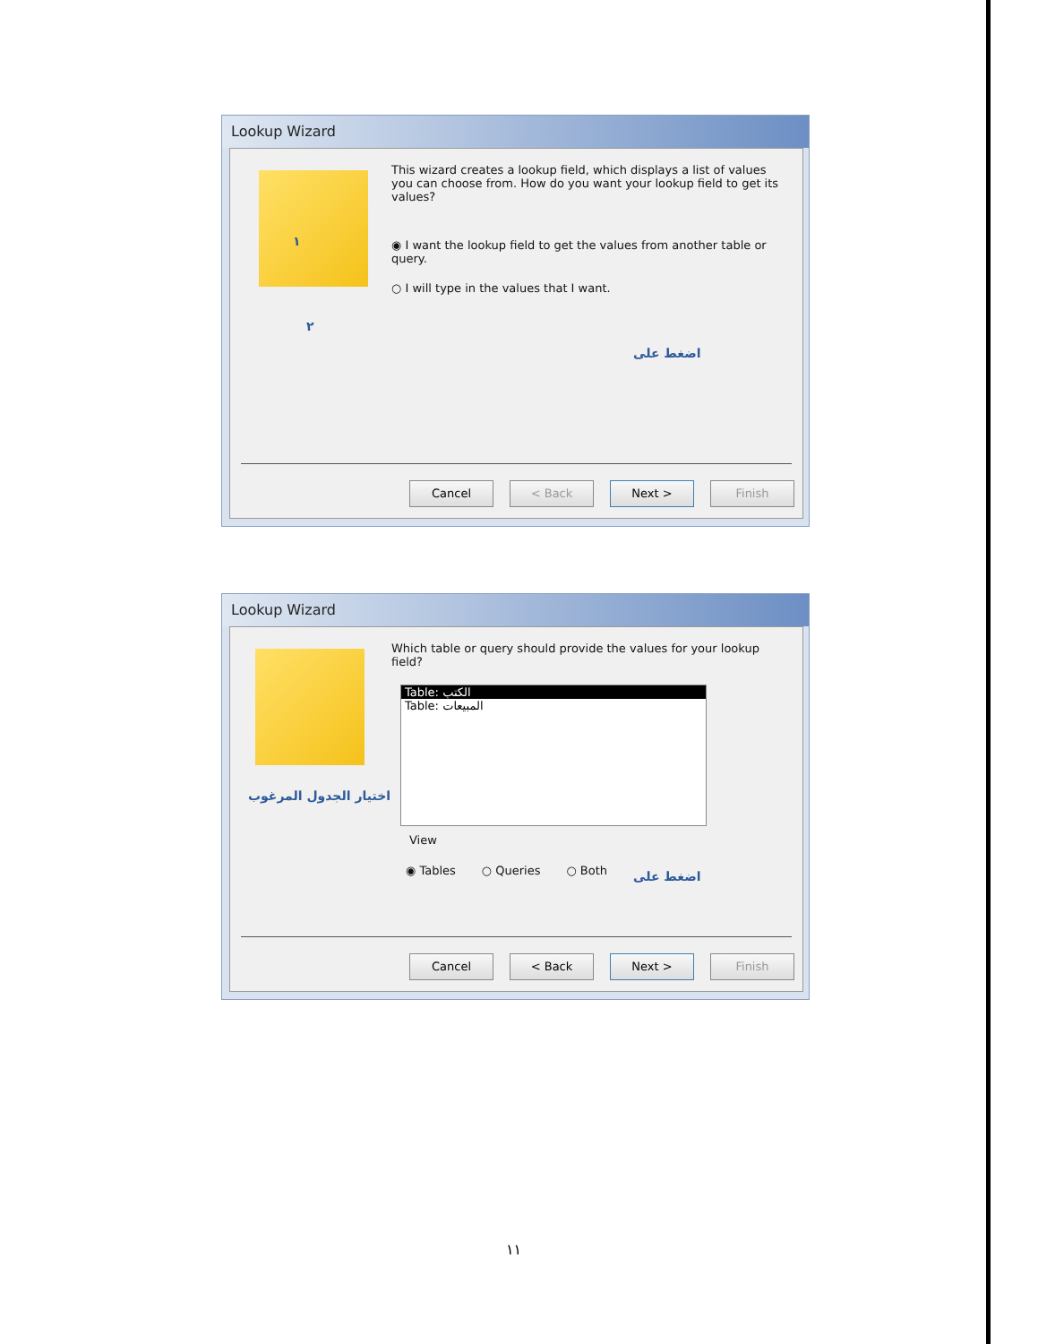Lookup Wizard
This wizard creates a lookup field, which displays a list of values you can choose from. How do you want your lookup field to get its values?
◉ I want the lookup field to get the values from another table or query.
○ I will type in the values that I want.
١
٢
اضغط على
Cancel < Back Next > Finish
Lookup Wizard
Which table or query should provide the values for your lookup field?
Table: الكتب
Table: المبيعات
View
◉ Tables ○ Queries ○ Both
اختيار الجدول المرغوب
اضغط على
Cancel < Back Next > Finish
١١